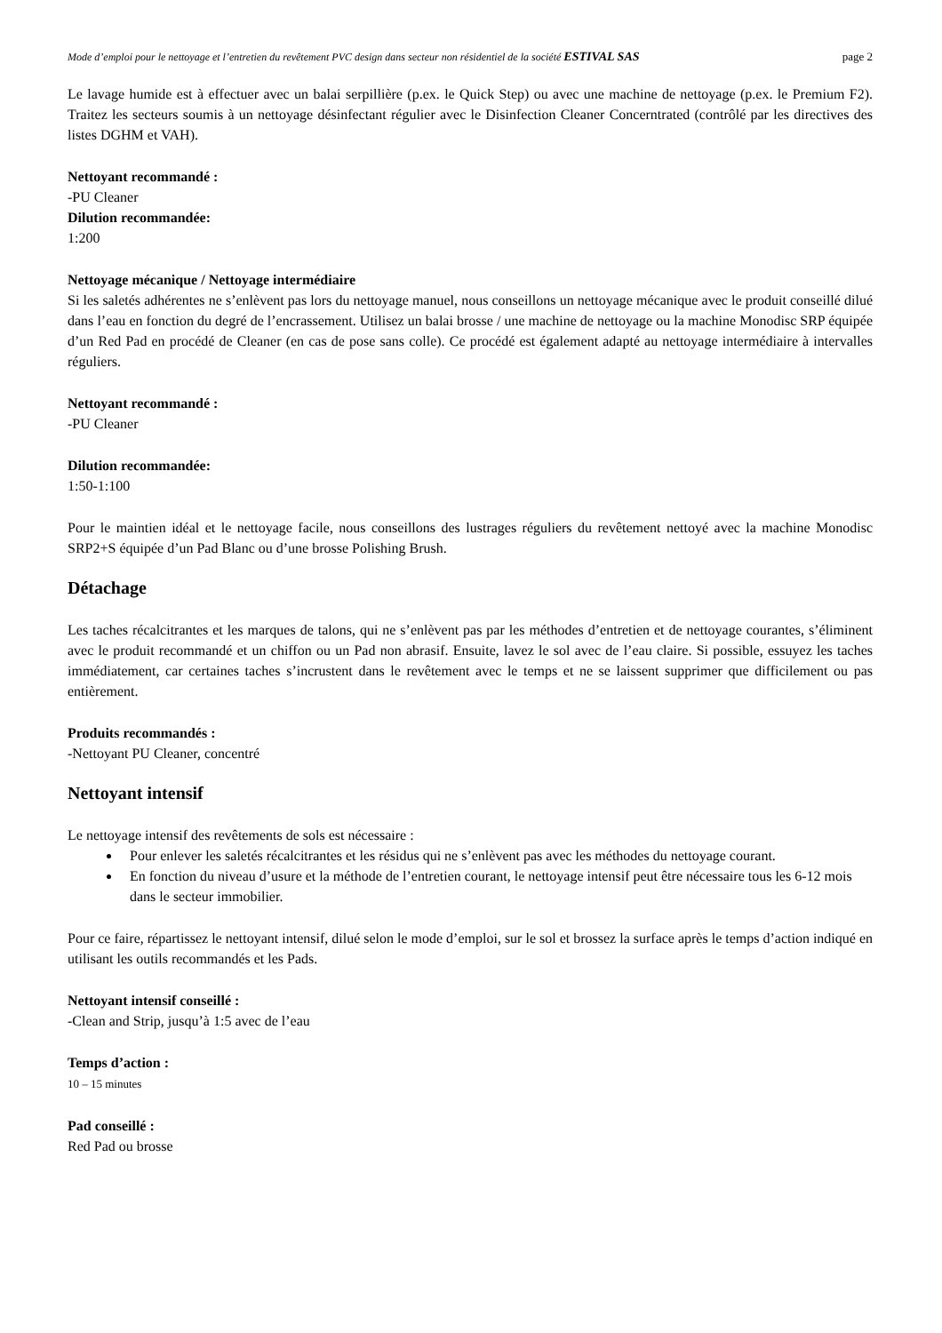Mode d’emploi pour le nettoyage et l’entretien du revêtement PVC design dans secteur non résidentiel de la société ESTIVAL SAS page 2
Le lavage humide est à effectuer avec un balai serpillière (p.ex. le Quick Step) ou avec une machine de nettoyage (p.ex. le Premium F2). Traitez les secteurs soumis à un nettoyage désinfectant régulier avec le Disinfection Cleaner Concerntrated (contrôlé par les directives des listes DGHM et VAH).
Nettoyant recommandé :
-PU Cleaner
Dilution recommandée:
1:200
Nettoyage mécanique / Nettoyage intermédiaire
Si les saletés adhérentes ne s’enlèvent pas lors du nettoyage manuel, nous conseillons un nettoyage mécanique avec le produit conseillé dilué dans l’eau en fonction du degré de l’encrassement. Utilisez un balai brosse / une machine de nettoyage ou la machine Monodisc SRP équipée d’un Red Pad en procédé de Cleaner (en cas de pose sans colle). Ce procédé est également adapté au nettoyage intermédiaire à intervalles réguliers.
Nettoyant recommandé :
-PU Cleaner
Dilution recommandée:
1:50-1:100
Pour le maintien idéal et le nettoyage facile, nous conseillons des lustrages réguliers du revêtement nettoyé avec la machine Monodisc SRP2+S équipée d’un Pad Blanc ou d’une brosse Polishing Brush.
Détachage
Les taches récalcitrantes et les marques de talons, qui ne s’enlèvent pas par les méthodes d’entretien et de nettoyage courantes, s’éliminent avec le produit recommandé et un chiffon ou un Pad non abrasif. Ensuite, lavez le sol avec de l’eau claire. Si possible, essuyez les taches immédiatement, car certaines taches s’incrustent dans le revêtement avec le temps et ne se laissent supprimer que difficilement ou pas entièrement.
Produits recommandés :
-Nettoyant PU Cleaner, concentré
Nettoyant intensif
Le nettoyage intensif des revêtements de sols est nécessaire :
Pour enlever les saletés récalcitrantes et les résidus qui ne s’enlèvent pas avec les méthodes du nettoyage courant.
En fonction du niveau d’usure et la méthode de l’entretien courant, le nettoyage intensif peut être nécessaire tous les 6-12 mois dans le secteur immobilier.
Pour ce faire, répartissez le nettoyant intensif, dilué selon le mode d’emploi, sur le sol et brossez la surface après le temps d’action indiqué en utilisant les outils recommandés et les Pads.
Nettoyant intensif conseillé :
-Clean and Strip, jusqu’à 1:5 avec de l’eau
Temps d’action :
10 – 15 minutes
Pad conseillé :
Red Pad ou brosse